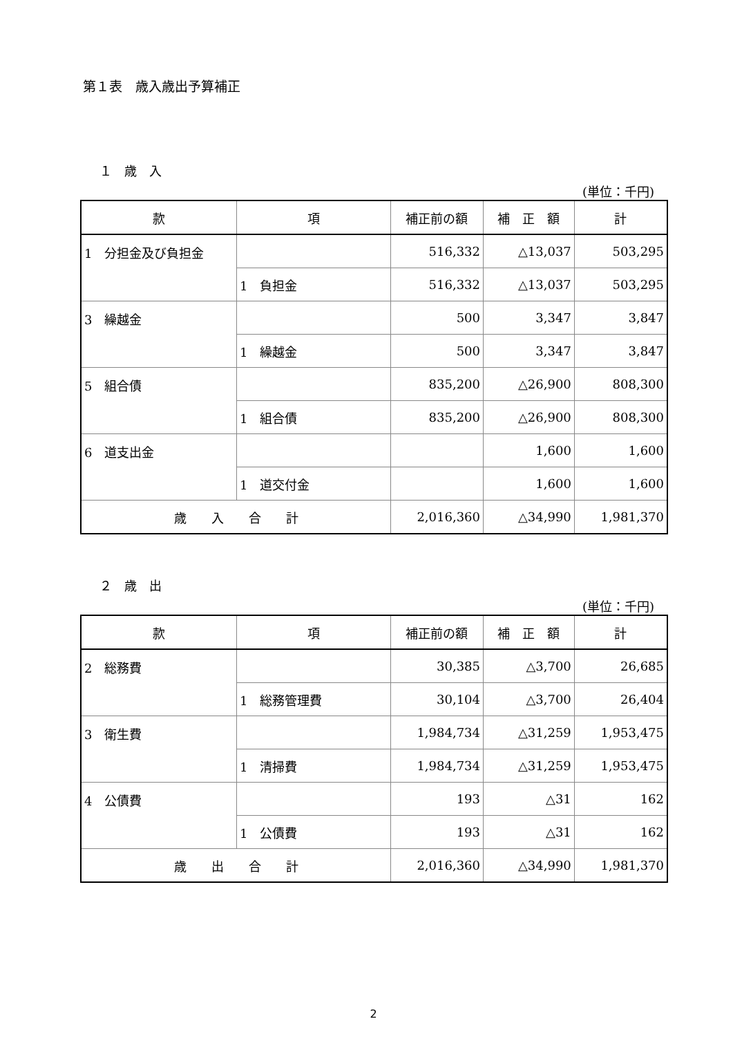第１表　歳入歳出予算補正
１　歳　入
(単位：千円)
| 款 | 項 | 補正前の額 | 補 正 額 | 計 |
| --- | --- | --- | --- | --- |
| 1 分担金及び負担金 | | 516,332 | △13,037 | 503,295 |
| | 1 負担金 | 516,332 | △13,037 | 503,295 |
| 3 繰越金 | | 500 | 3,347 | 3,847 |
| | 1 繰越金 | 500 | 3,347 | 3,847 |
| 5 組合債 | | 835,200 | △26,900 | 808,300 |
| | 1 組合債 | 835,200 | △26,900 | 808,300 |
| 6 道支出金 | | | 1,600 | 1,600 |
| | 1 道交付金 | | 1,600 | 1,600 |
| 歳 入 合 計 | | 2,016,360 | △34,990 | 1,981,370 |
２　歳　出
(単位：千円)
| 款 | 項 | 補正前の額 | 補 正 額 | 計 |
| --- | --- | --- | --- | --- |
| 2 総務費 | | 30,385 | △3,700 | 26,685 |
| | 1 総務管理費 | 30,104 | △3,700 | 26,404 |
| 3 衛生費 | | 1,984,734 | △31,259 | 1,953,475 |
| | 1 清掃費 | 1,984,734 | △31,259 | 1,953,475 |
| 4 公債費 | | 193 | △31 | 162 |
| | 1 公債費 | 193 | △31 | 162 |
| 歳 出 合 計 | | 2,016,360 | △34,990 | 1,981,370 |
2